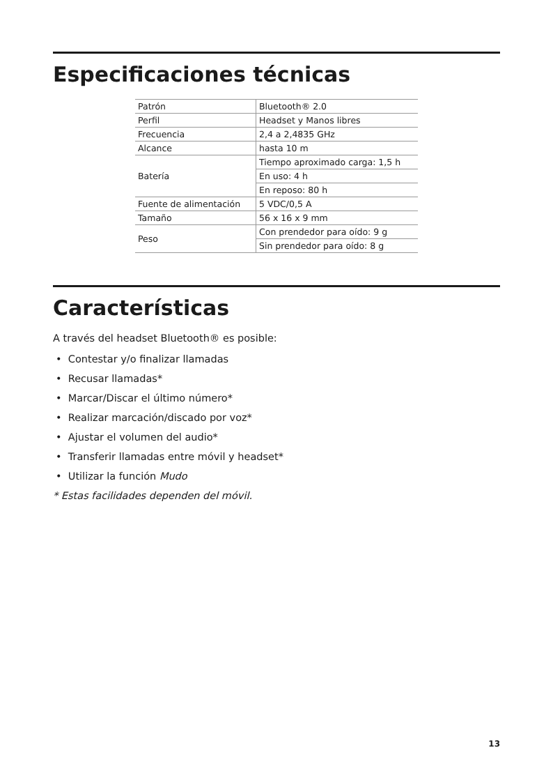Especificaciones técnicas
| Patrón | Bluetooth® 2.0 |
| Perfil | Headset y Manos libres |
| Frecuencia | 2,4 a 2,4835 GHz |
| Alcance | hasta 10 m |
| Batería | Tiempo aproximado carga: 1,5 h |
| | En uso: 4 h |
| | En reposo: 80 h |
| Fuente de alimentación | 5 VDC/0,5 A |
| Tamaño | 56 x 16 x 9 mm |
| Peso | Con prendedor para oído: 9 g |
| | Sin prendedor para oído: 8 g |
Características
A través del headset Bluetooth® es posible:
• Contestar y/o finalizar llamadas
• Recusar llamadas*
• Marcar/Discar el último número*
• Realizar marcación/discado por voz*
• Ajustar el volumen del audio*
• Transferir llamadas entre móvil y headset*
• Utilizar la función Mudo
* Estas facilidades dependen del móvil.
13